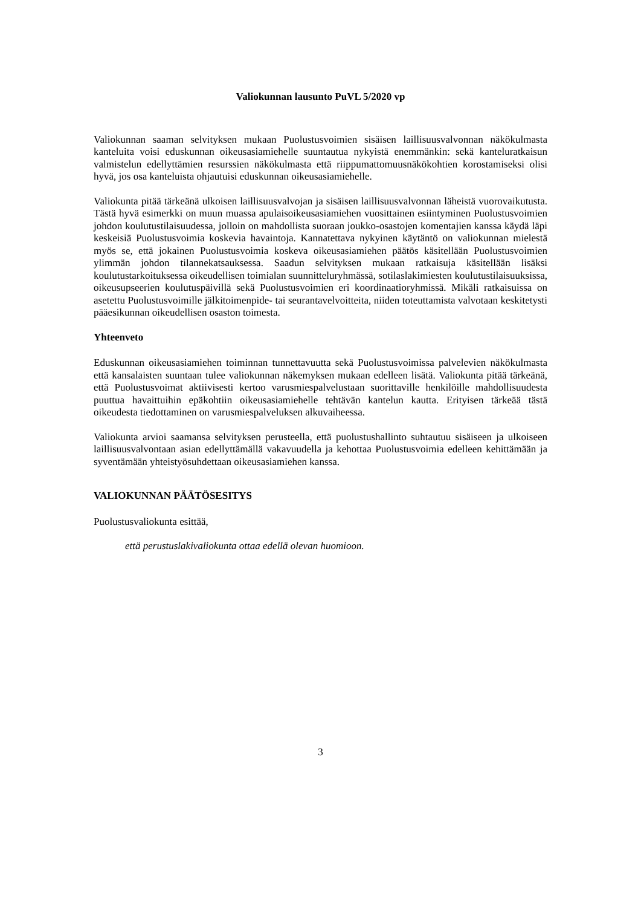Valiokunnan lausunto PuVL 5/2020 vp
Valiokunnan saaman selvityksen mukaan Puolustusvoimien sisäisen laillisuusvalvonnan näkökulmasta kanteluita voisi eduskunnan oikeusasiamiehelle suuntautua nykyistä enemmänkin: sekä kanteluratkaisun valmistelun edellyttämien resurssien näkökulmasta että riippumattomuusnäkökohtien korostamiseksi olisi hyvä, jos osa kanteluista ohjautuisi eduskunnan oikeusasiamiehelle.
Valiokunta pitää tärkeänä ulkoisen laillisuusvalvojan ja sisäisen laillisuusvalvonnan läheistä vuorovaikutusta. Tästä hyvä esimerkki on muun muassa apulaisoikeusasiamiehen vuosittainen esiintyminen Puolustusvoimien johdon koulutustilaisuudessa, jolloin on mahdollista suoraan joukko-osastojen komentajien kanssa käydä läpi keskeisiä Puolustusvoimia koskevia havaintoja. Kannatettava nykyinen käytäntö on valiokunnan mielestä myös se, että jokainen Puolustusvoimia koskeva oikeusasiamiehen päätös käsitellään Puolustusvoimien ylimmän johdon tilannekatsauksessa. Saadun selvityksen mukaan ratkaisuja käsitellään lisäksi koulutustarkoituksessa oikeudellisen toimialan suunnitteluryhmässä, sotilaslakimiesten koulutustilaisuuksissa, oikeusupseerien koulutuspäivillä sekä Puolustusvoimien eri koordinaatioryhmissä. Mikäli ratkaisuissa on asetettu Puolustusvoimille jälkitoimenpide- tai seurantavelvoitteita, niiden toteuttamista valvotaan keskitetysti pääesikunnan oikeudellisen osaston toimesta.
Yhteenveto
Eduskunnan oikeusasiamiehen toiminnan tunnettavuutta sekä Puolustusvoimissa palvelevien näkökulmasta että kansalaisten suuntaan tulee valiokunnan näkemyksen mukaan edelleen lisätä. Valiokunta pitää tärkeänä, että Puolustusvoimat aktiivisesti kertoo varusmiespalvelustaan suorittaville henkilöille mahdollisuudesta puuttua havaittuihin epäkohtiin oikeusasiamiehelle tehtävän kantelun kautta. Erityisen tärkeää tästä oikeudesta tiedottaminen on varusmiespalveluksen alkuvaiheessa.
Valiokunta arvioi saamansa selvityksen perusteella, että puolustushallinto suhtautuu sisäiseen ja ulkoiseen laillisuusvalvontaan asian edellyttämällä vakavuudella ja kehottaa Puolustusvoimia edelleen kehittämään ja syventämään yhteistyösuhdettaan oikeusasiamiehen kanssa.
VALIOKUNNAN PÄÄTÖSESITYS
Puolustusvaliokunta esittää,
että perustuslakivaliokunta ottaa edellä olevan huomioon.
3